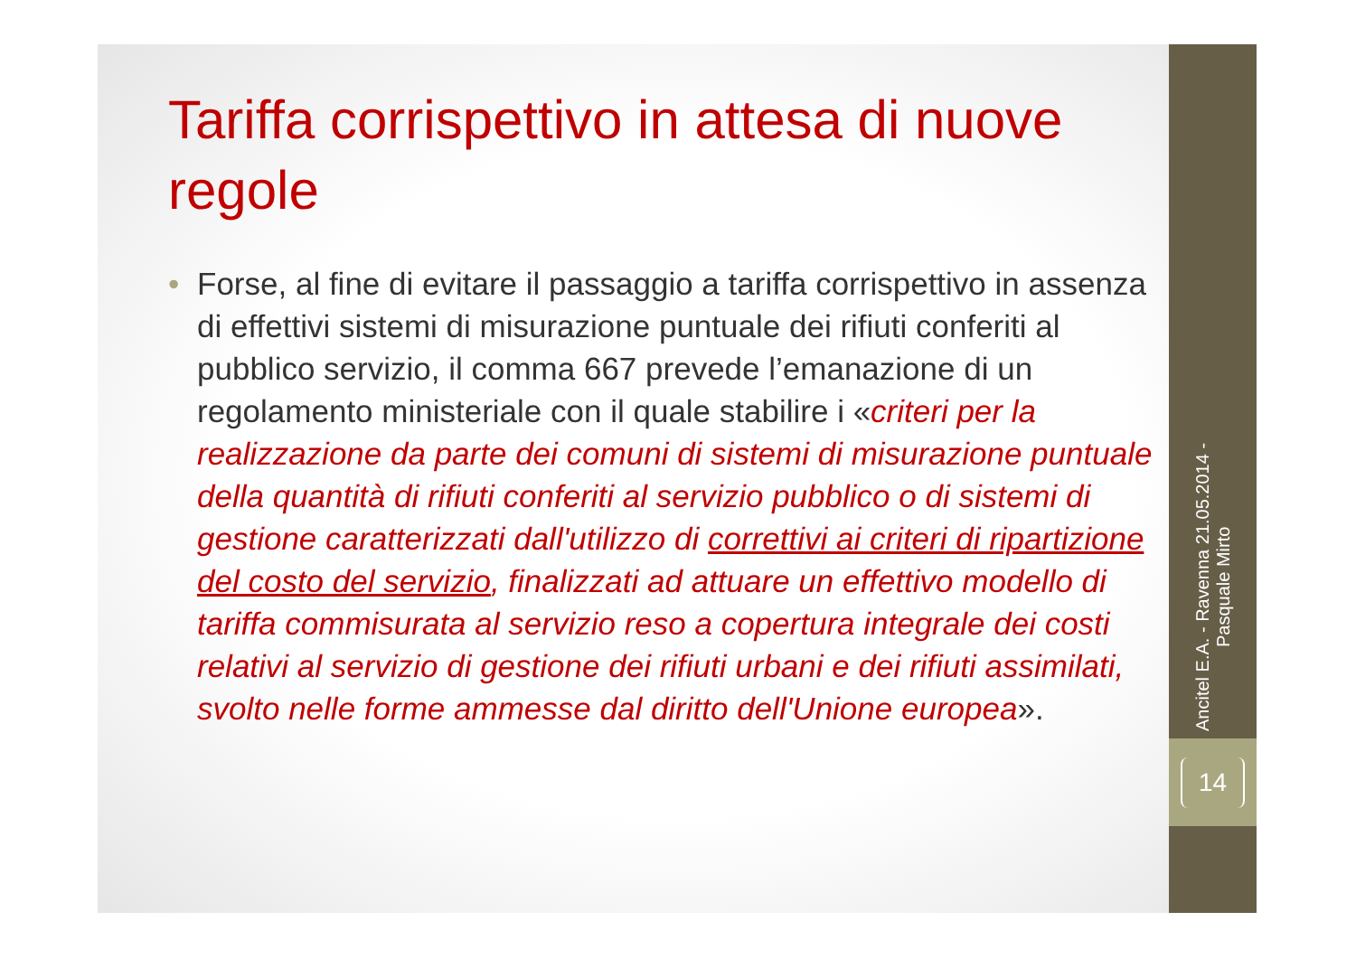Tariffa corrispettivo in attesa di nuove regole
• Forse, al fine di evitare il passaggio a tariffa corrispettivo in assenza di effettivi sistemi di misurazione puntuale dei rifiuti conferiti al pubblico servizio, il comma 667 prevede l’emanazione di un regolamento ministeriale con il quale stabilire i «criteri per la realizzazione da parte dei comuni di sistemi di misurazione puntuale della quantità di rifiuti conferiti al servizio pubblico o di sistemi di gestione caratterizzati dall'utilizzo di correttivi ai criteri di ripartizione del costo del servizio, finalizzati ad attuare un effettivo modello di tariffa commisurata al servizio reso a copertura integrale dei costi relativi al servizio di gestione dei rifiuti urbani e dei rifiuti assimilati, svolto nelle forme ammesse dal diritto dell'Unione europea».
Ancitel E.A. - Ravenna 21.05.2014 - Pasquale Mirto
14